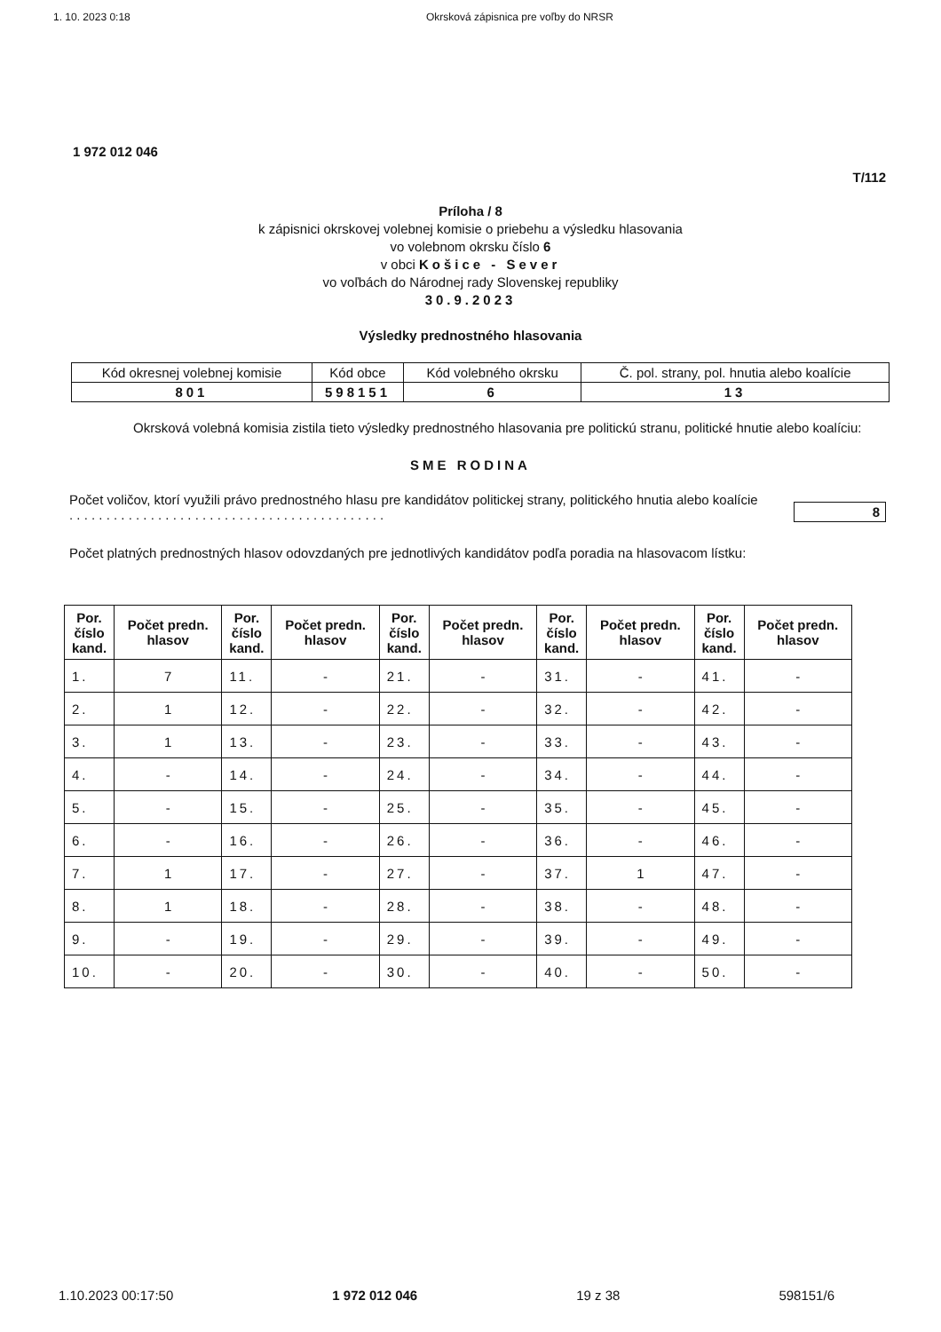1. 10. 2023 0:18 Okrsková zápisnica pre voľby do NRSR
1 972 012 046
T/112
Príloha / 8
k zápisnici okrskovej volebnej komisie o priebehu a výsledku hlasovania
vo volebnom okrsku číslo 6
v obci Košice - Sever
vo voľbách do Národnej rady Slovenskej republiky
30.9.2023
Výsledky prednostného hlasovania
| Kód okresnej volebnej komisie | Kód obce | Kód volebného okrsku | Č. pol. strany, pol. hnutia alebo koalície |
| 801 | 598151 | 6 | 13 |
Okrsková volebná komisia zistila tieto výsledky prednostného hlasovania pre politickú stranu, politické hnutie alebo koalíciu:
SME RODINA
Počet voličov, ktorí využili právo prednostného hlasu pre kandidátov politickej strany, politického hnutia alebo koalície . . . . . . . . . . . . . . . . . . . . . . . . . . . . . . . . . . . . . . . . . . .
8
Počet platných prednostných hlasov odovzdaných pre jednotlivých kandidátov podľa poradia na hlasovacom lístku:
| Por. číslo kand. | Počet predn. hlasov | Por. číslo kand. | Počet predn. hlasov | Por. číslo kand. | Počet predn. hlasov | Por. číslo kand. | Počet predn. hlasov | Por. číslo kand. | Počet predn. hlasov |
| --- | --- | --- | --- | --- | --- | --- | --- | --- | --- |
| 1. | 7 | 11. | - | 21. | - | 31. | - | 41. | - |
| 2. | 1 | 12. | - | 22. | - | 32. | - | 42. | - |
| 3. | 1 | 13. | - | 23. | - | 33. | - | 43. | - |
| 4. | - | 14. | - | 24. | - | 34. | - | 44. | - |
| 5. | - | 15. | - | 25. | - | 35. | - | 45. | - |
| 6. | - | 16. | - | 26. | - | 36. | - | 46. | - |
| 7. | 1 | 17. | - | 27. | - | 37. | 1 | 47. | - |
| 8. | 1 | 18. | - | 28. | - | 38. | - | 48. | - |
| 9. | - | 19. | - | 29. | - | 39. | - | 49. | - |
| 10. | - | 20. | - | 30. | - | 40. | - | 50. | - |
1.10.2023 00:17:50 1 972 012 046 19 z 38 598151/6